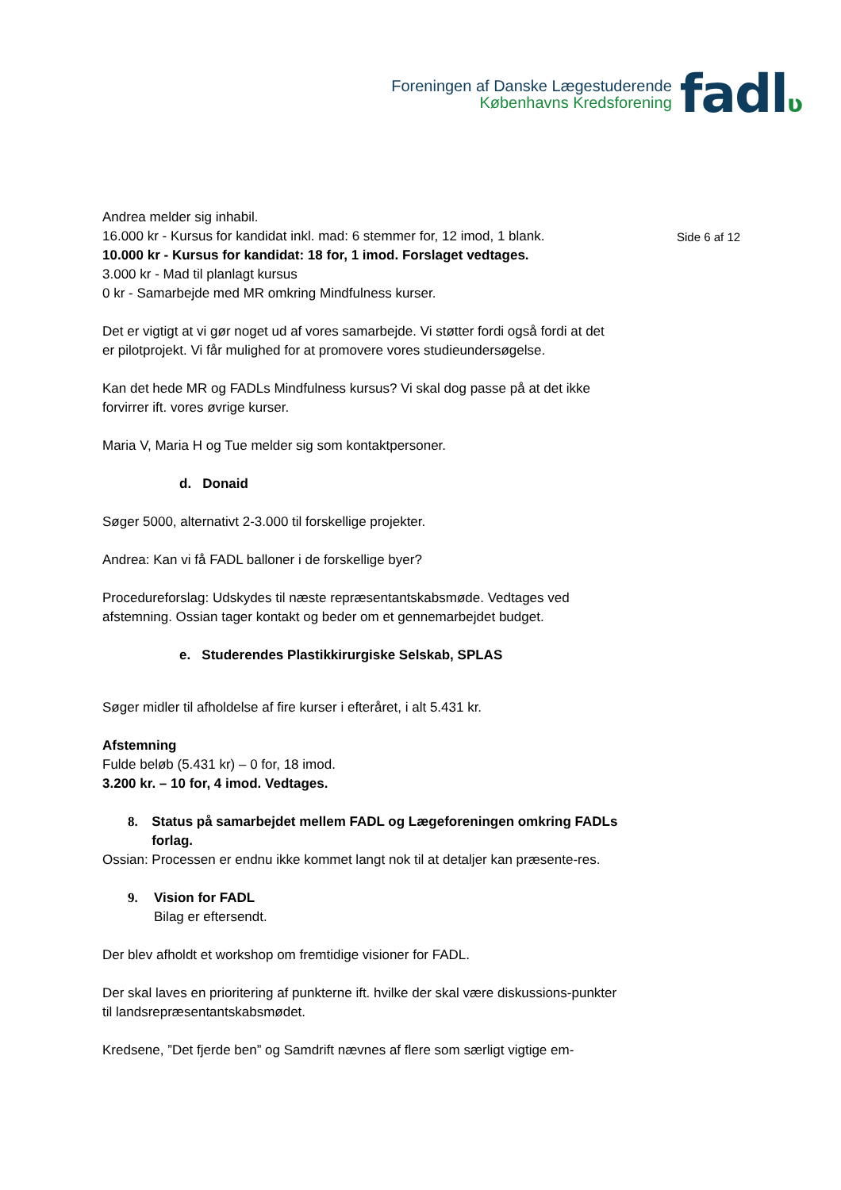Foreningen af Danske Lægestuderende
Københavns Kredsforening
fadlʋ
Side 6 af 12
Andrea melder sig inhabil.
16.000 kr - Kursus for kandidat inkl. mad: 6 stemmer for, 12 imod, 1 blank.
10.000 kr - Kursus for kandidat: 18 for, 1 imod. Forslaget vedtages.
3.000 kr - Mad til planlagt kursus
0 kr - Samarbejde med MR omkring Mindfulness kurser.
Det er vigtigt at vi gør noget ud af vores samarbejde. Vi støtter fordi også fordi at det er pilotprojekt. Vi får mulighed for at promovere vores studieundersøgelse.
Kan det hede MR og FADLs Mindfulness kursus? Vi skal dog passe på at det ikke forvirrer ift. vores øvrige kurser.
Maria V, Maria H og Tue melder sig som kontaktpersoner.
d. Donaid
Søger 5000, alternativt 2-3.000 til forskellige projekter.
Andrea: Kan vi få FADL balloner i de forskellige byer?
Procedureforslag: Udskydes til næste repræsentantskabsmøde. Vedtages ved afstemning. Ossian tager kontakt og beder om et gennemarbejdet budget.
e. Studerendes Plastikkirurgiske Selskab, SPLAS
Søger midler til afholdelse af fire kurser i efteråret, i alt 5.431 kr.
Afstemning
Fulde beløb (5.431 kr) – 0 for, 18 imod.
3.200 kr. – 10 for, 4 imod. Vedtages.
8. Status på samarbejdet mellem FADL og Lægeforeningen omkring FADLs forlag.
Ossian: Processen er endnu ikke kommet langt nok til at detaljer kan præsente-res.
9. Vision for FADL
Bilag er eftersendt.
Der blev afholdt et workshop om fremtidige visioner for FADL.
Der skal laves en prioritering af punkterne ift. hvilke der skal være diskussions-punkter til landsrepræsentantskabsmødet.
Kredsene, ”Det fjerde ben” og Samdrift nævnes af flere som særligt vigtige em-